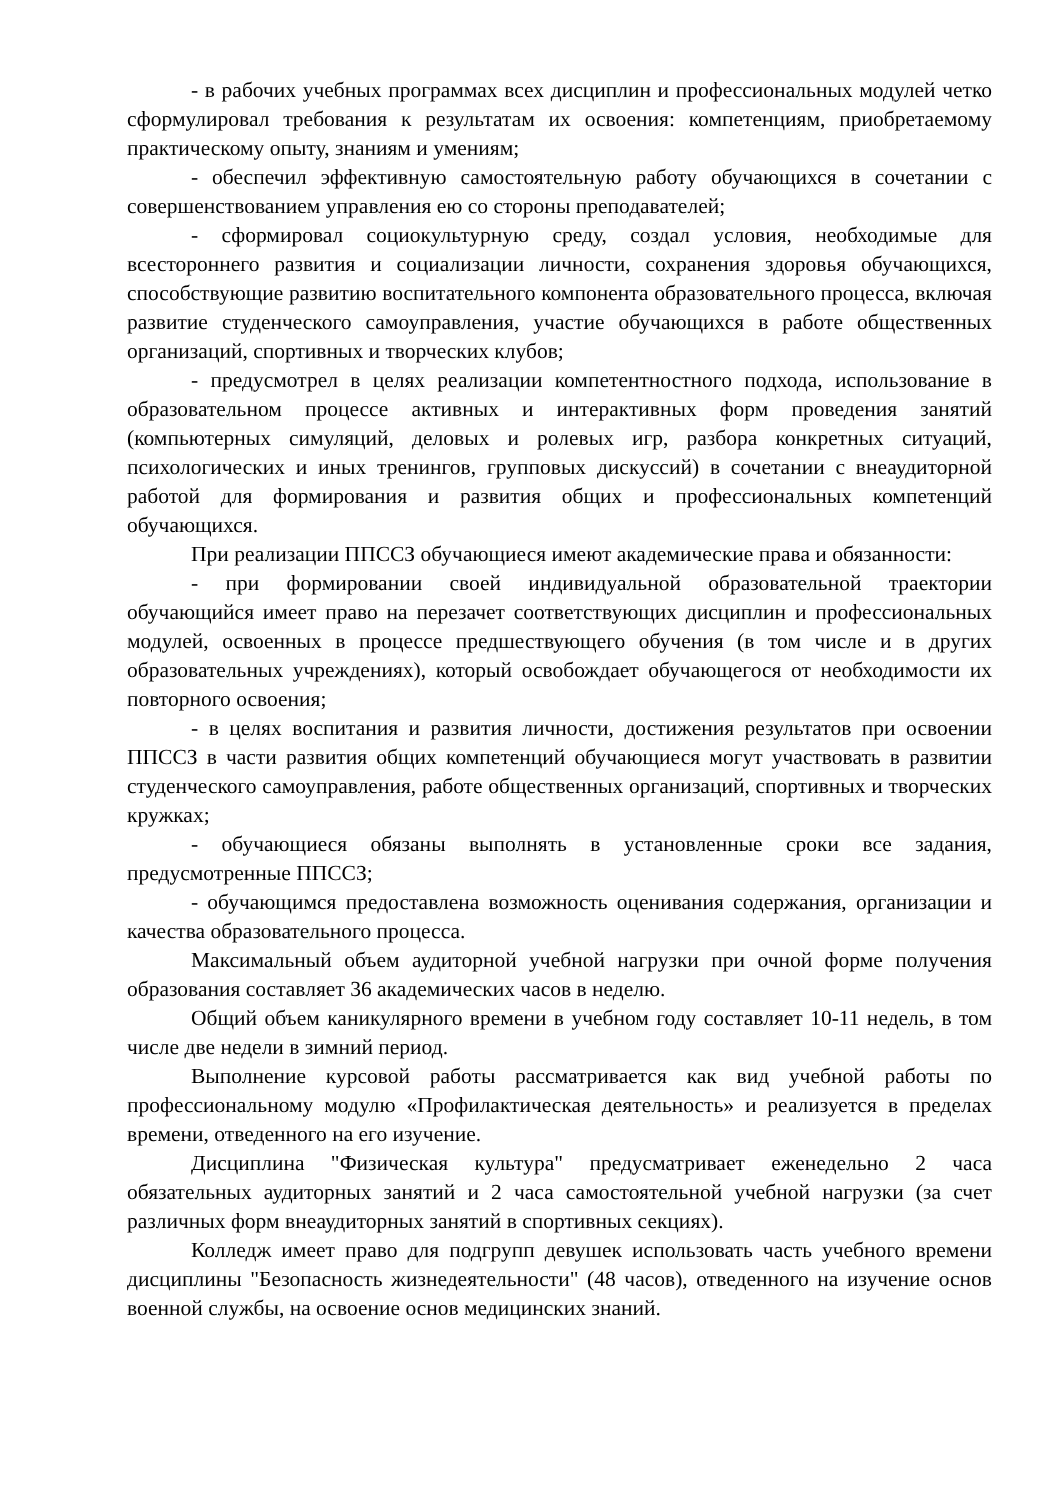- в рабочих учебных программах всех дисциплин и профессиональных модулей четко сформулировал требования к результатам их освоения: компетенциям, приобретаемому практическому опыту, знаниям и умениям;
- обеспечил эффективную самостоятельную работу обучающихся в сочетании с совершенствованием управления ею со стороны преподавателей;
- сформировал социокультурную среду, создал условия, необходимые для всестороннего развития и социализации личности, сохранения здоровья обучающихся, способствующие развитию воспитательного компонента образовательного процесса, включая развитие студенческого самоуправления, участие обучающихся в работе общественных организаций, спортивных и творческих клубов;
- предусмотрел в целях реализации компетентностного подхода, использование в образовательном процессе активных и интерактивных форм проведения занятий (компьютерных симуляций, деловых и ролевых игр, разбора конкретных ситуаций, психологических и иных тренингов, групповых дискуссий) в сочетании с внеаудиторной работой для формирования и развития общих и профессиональных компетенций обучающихся.
При реализации ППССЗ обучающиеся имеют академические права и обязанности:
- при формировании своей индивидуальной образовательной траектории обучающийся имеет право на перезачет соответствующих дисциплин и профессиональных модулей, освоенных в процессе предшествующего обучения (в том числе и в других образовательных учреждениях), который освобождает обучающегося от необходимости их повторного освоения;
- в целях воспитания и развития личности, достижения результатов при освоении ППССЗ в части развития общих компетенций обучающиеся могут участвовать в развитии студенческого самоуправления, работе общественных организаций, спортивных и творческих кружках;
- обучающиеся обязаны выполнять в установленные сроки все задания, предусмотренные ППССЗ;
- обучающимся предоставлена возможность оценивания содержания, организации и качества образовательного процесса.
Максимальный объем аудиторной учебной нагрузки при очной форме получения образования составляет 36 академических часов в неделю.
Общий объем каникулярного времени в учебном году составляет 10-11 недель, в том числе две недели в зимний период.
Выполнение курсовой работы рассматривается как вид учебной работы по профессиональному модулю «Профилактическая деятельность» и реализуется в пределах времени, отведенного на его изучение.
Дисциплина "Физическая культура" предусматривает еженедельно 2 часа обязательных аудиторных занятий и 2 часа самостоятельной учебной нагрузки (за счет различных форм внеаудиторных занятий в спортивных секциях).
Колледж имеет право для подгрупп девушек использовать часть учебного времени дисциплины "Безопасность жизнедеятельности" (48 часов), отведенного на изучение основ военной службы, на освоение основ медицинских знаний.